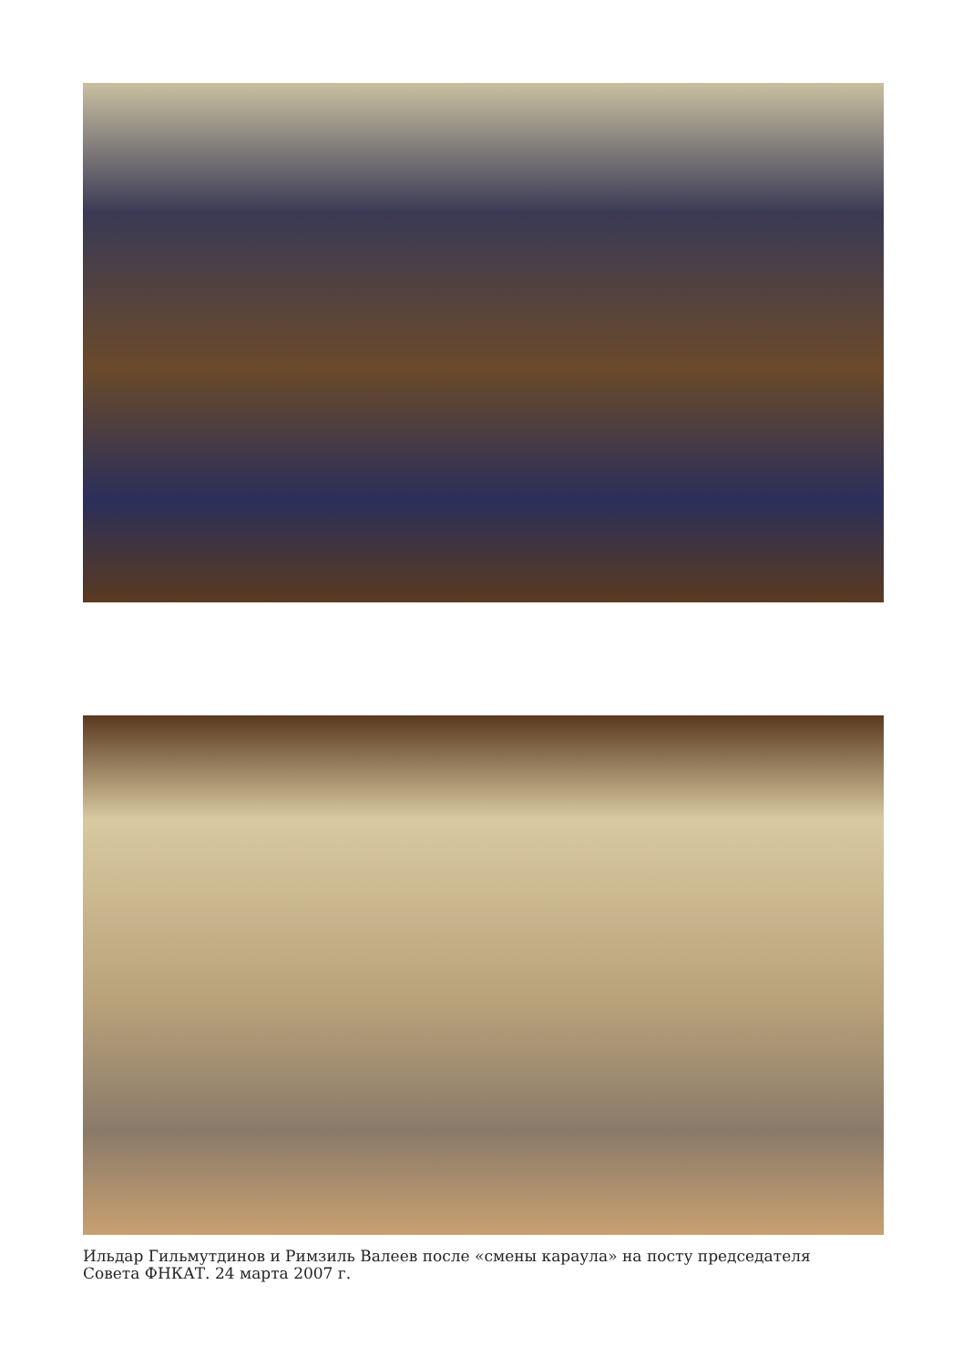Ильдар Гильмутдинов и Римзиль Валеев после «смены караула» на посту председателя
Совета ФНКАТ. 24 марта 2007 г.